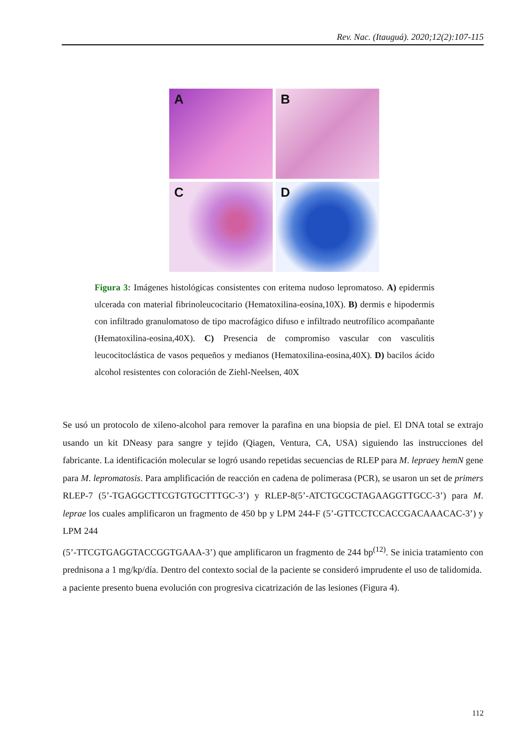Rev. Nac. (Itauguá). 2020;12(2):107-115
A
B
C
D
Figura 3: Imágenes histológicas consistentes con eritema nudoso lepromatoso. A) epidermis ulcerada con material fibrinoleucocitario (Hematoxilina-eosina,10X). B) dermis e hipodermis con infiltrado granulomatoso de tipo macrofágico difuso e infiltrado neutrofílico acompañante (Hematoxilina-eosina,40X). C) Presencia de compromiso vascular con vasculitis leucocitoclástica de vasos pequeños y medianos (Hematoxilina-eosina,40X). D) bacilos ácido alcohol resistentes con coloración de Ziehl-Neelsen, 40X
Se usó un protocolo de xileno-alcohol para remover la parafina en una biopsia de piel. El DNA total se extrajo usando un kit DNeasy para sangre y tejido (Qiagen, Ventura, CA, USA) siguiendo las instrucciones del fabricante. La identificación molecular se logró usando repetidas secuencias de RLEP para M. lepraey hemN gene para M. lepromatosis. Para amplificación de reacción en cadena de polimerasa (PCR), se usaron un set de primers RLEP-7 (5’-TGAGGCTTCGTGTGCTTTGC-3’) y RLEP-8(5’-ATCTGCGCTAGAAGGTTGCC-3’) para M. leprae los cuales amplificaron un fragmento de 450 bp y LPM 244-F (5’-GTTCCTCCACCGACAAACAC-3’) y LPM 244
(5’-TTCGTGAGGTACCGGTGAAA-3’) que amplificaron un fragmento de 244 bp<sup>(12)</sup>. Se inicia tratamiento con prednisona a 1 mg/kp/día. Dentro del contexto social de la paciente se consideró imprudente el uso de talidomida.
a paciente presento buena evolución con progresiva cicatrización de las lesiones (Figura 4).
112